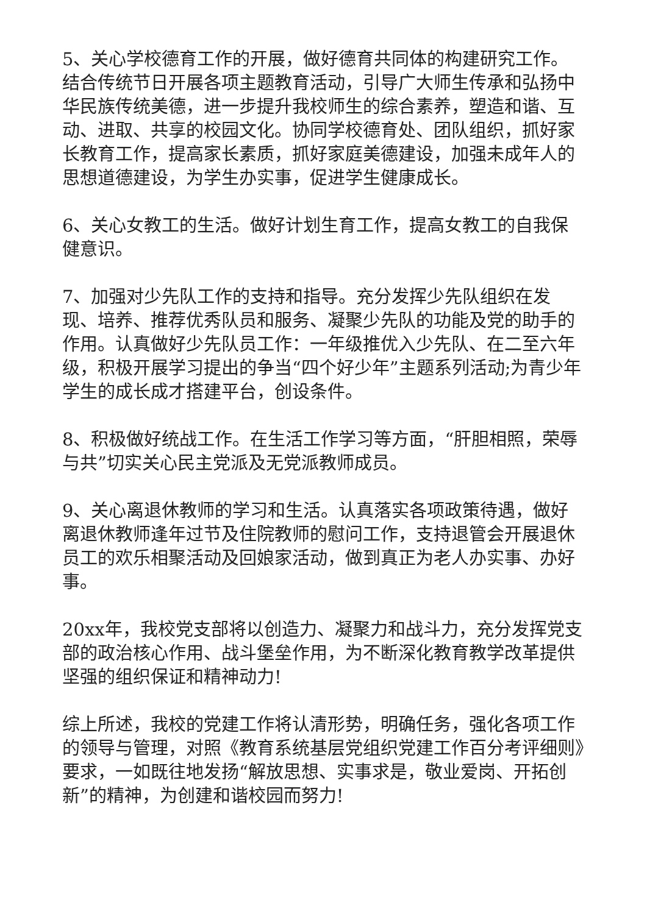5、关心学校德育工作的开展，做好德育共同体的构建研究工作。结合传统节日开展各项主题教育活动，引导广大师生传承和弘扬中华民族传统美德，进一步提升我校师生的综合素养，塑造和谐、互动、进取、共享的校园文化。协同学校德育处、团队组织，抓好家长教育工作，提高家长素质，抓好家庭美德建设，加强未成年人的思想道德建设，为学生办实事，促进学生健康成长。
6、关心女教工的生活。做好计划生育工作，提高女教工的自我保健意识。
7、加强对少先队工作的支持和指导。充分发挥少先队组织在发现、培养、推荐优秀队员和服务、凝聚少先队的功能及党的助手的作用。认真做好少先队员工作：一年级推优入少先队、在二至六年级，积极开展学习提出的争当“四个好少年”主题系列活动;为青少年学生的成长成才搭建平台，创设条件。
8、积极做好统战工作。在生活工作学习等方面，“肝胆相照，荣辱与共”切实关心民主党派及无党派教师成员。
9、关心离退休教师的学习和生活。认真落实各项政策待遇，做好离退休教师逢年过节及住院教师的慰问工作，支持退管会开展退休员工的欢乐相聚活动及回娘家活动，做到真正为老人办实事、办好事。
20xx年，我校党支部将以创造力、凝聚力和战斗力，充分发挥党支部的政治核心作用、战斗堡垒作用，为不断深化教育教学改革提供坚强的组织保证和精神动力!
综上所述，我校的党建工作将认清形势，明确任务，强化各项工作的领导与管理，对照《教育系统基层党组织党建工作百分考评细则》要求，一如既往地发扬“解放思想、实事求是，敬业爱岗、开拓创新”的精神，为创建和谐校园而努力!